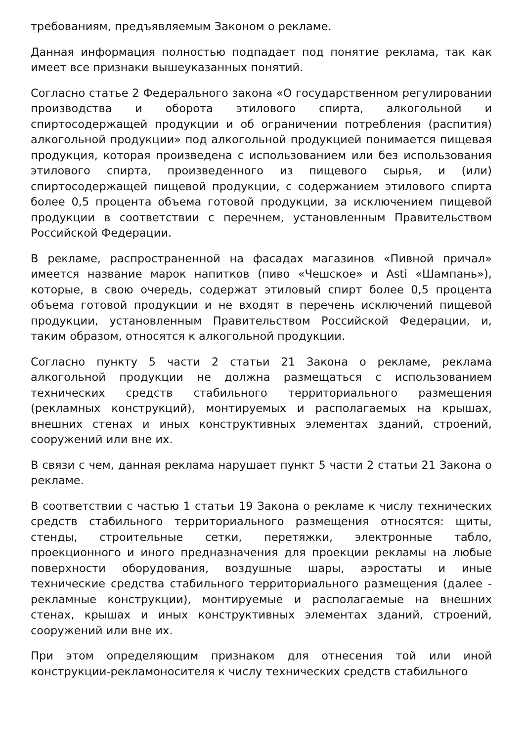требованиям, предъявляемым Законом о рекламе.
Данная информация полностью подпадает под понятие реклама, так как имеет все признаки вышеуказанных понятий.
Согласно статье 2 Федерального закона «О государственном регулировании производства и оборота этилового спирта, алкогольной и спиртосодержащей продукции и об ограничении потребления (распития) алкогольной продукции» под алкогольной продукцией понимается пищевая продукция, которая произведена с использованием или без использования этилового спирта, произведенного из пищевого сырья, и (или) спиртосодержащей пищевой продукции, с содержанием этилового спирта более 0,5 процента объема готовой продукции, за исключением пищевой продукции в соответствии с перечнем, установленным Правительством Российской Федерации.
В рекламе, распространенной на фасадах магазинов «Пивной причал» имеется название марок напитков (пиво «Чешское» и Asti «Шампань»), которые, в свою очередь, содержат этиловый спирт более 0,5 процента объема готовой продукции и не входят в перечень исключений пищевой продукции, установленным Правительством Российской Федерации, и, таким образом, относятся к алкогольной продукции.
Согласно пункту 5 части 2 статьи 21 Закона о рекламе, реклама алкогольной продукции не должна размещаться с использованием технических средств стабильного территориального размещения (рекламных конструкций), монтируемых и располагаемых на крышах, внешних стенах и иных конструктивных элементах зданий, строений, сооружений или вне их.
В связи с чем, данная реклама нарушает пункт 5 части 2 статьи 21 Закона о рекламе.
В соответствии с частью 1 статьи 19 Закона о рекламе к числу технических средств стабильного территориального размещения относятся: щиты, стенды, строительные сетки, перетяжки, электронные табло, проекционного и иного предназначения для проекции рекламы на любые поверхности оборудования, воздушные шары, аэростаты и иные технические средства стабильного территориального размещения (далее - рекламные конструкции), монтируемые и располагаемые на внешних стенах, крышах и иных конструктивных элементах зданий, строений, сооружений или вне их.
При этом определяющим признаком для отнесения той или иной конструкции-рекламоносителя к числу технических средств стабильного